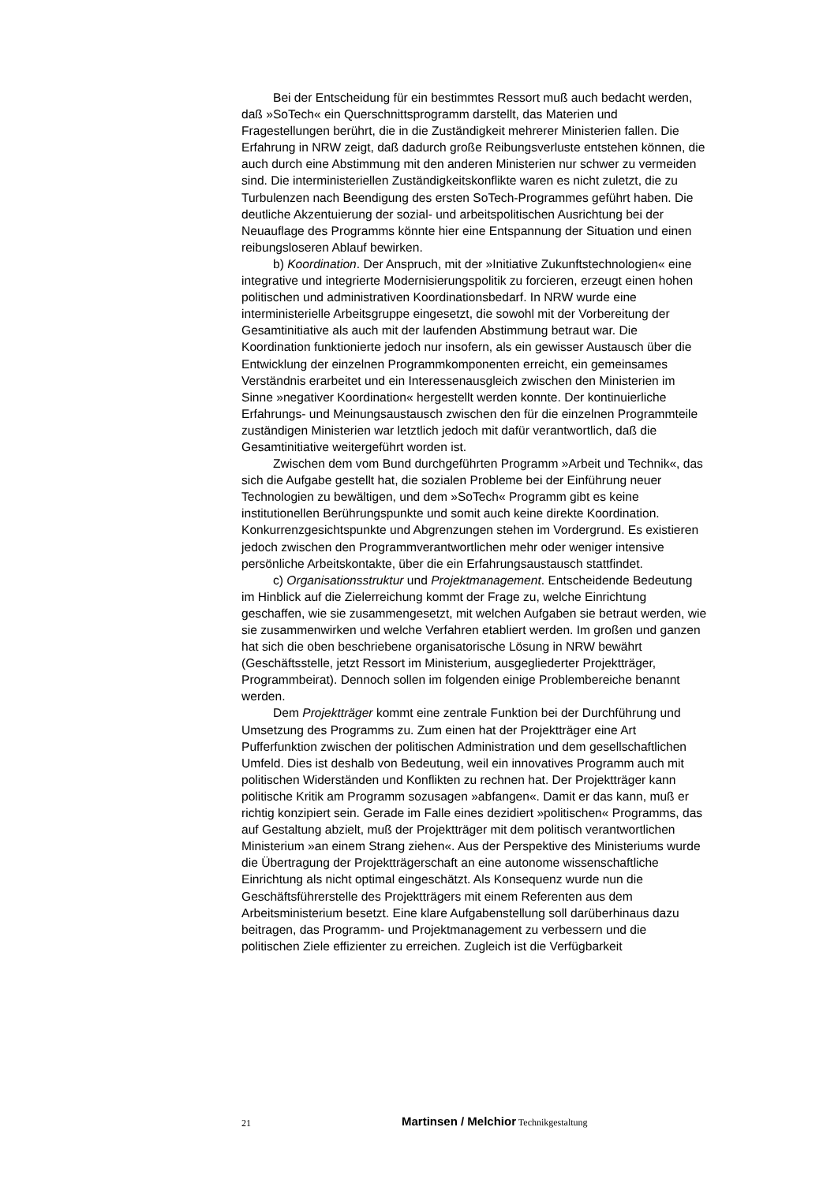Bei der Entscheidung für ein bestimmtes Ressort muß auch bedacht werden, daß »SoTech« ein Querschnittsprogramm darstellt, das Materien und Fragestellungen berührt, die in die Zuständigkeit mehrerer Ministerien fallen. Die Erfahrung in NRW zeigt, daß dadurch große Reibungsverluste entstehen können, die auch durch eine Abstimmung mit den anderen Ministerien nur schwer zu vermeiden sind. Die interministeriellen Zuständigkeitskonflikte waren es nicht zuletzt, die zu Turbulenzen nach Beendigung des ersten SoTech-Programmes geführt haben. Die deutliche Akzentuierung der sozial- und arbeitspolitischen Ausrichtung bei der Neuauflage des Programms könnte hier eine Entspannung der Situation und einen reibungsloseren Ablauf bewirken.
b) Koordination. Der Anspruch, mit der »Initiative Zukunftstechnologien« eine integrative und integrierte Modernisierungspolitik zu forcieren, erzeugt einen hohen politischen und administrativen Koordinationsbedarf. In NRW wurde eine interministerielle Arbeitsgruppe eingesetzt, die sowohl mit der Vorbereitung der Gesamtinitiative als auch mit der laufenden Abstimmung betraut war. Die Koordination funktionierte jedoch nur insofern, als ein gewisser Austausch über die Entwicklung der einzelnen Programmkomponenten erreicht, ein gemeinsames Verständnis erarbeitet und ein Interessenausgleich zwischen den Ministerien im Sinne »negativer Koordination« hergestellt werden konnte. Der kontinuierliche Erfahrungs- und Meinungsaustausch zwischen den für die einzelnen Programmteile zuständigen Ministerien war letztlich jedoch mit dafür verantwortlich, daß die Gesamtinitiative weitergeführt worden ist.
Zwischen dem vom Bund durchgeführten Programm »Arbeit und Technik«, das sich die Aufgabe gestellt hat, die sozialen Probleme bei der Einführung neuer Technologien zu bewältigen, und dem »SoTech« Programm gibt es keine institutionellen Berührungspunkte und somit auch keine direkte Koordination. Konkurrenzgesichtspunkte und Abgrenzungen stehen im Vordergrund. Es existieren jedoch zwischen den Programmverantwortlichen mehr oder weniger intensive persönliche Arbeitskontakte, über die ein Erfahrungsaustausch stattfindet.
c) Organisationsstruktur und Projektmanagement. Entscheidende Bedeutung im Hinblick auf die Zielerreichung kommt der Frage zu, welche Einrichtung geschaffen, wie sie zusammengesetzt, mit welchen Aufgaben sie betraut werden, wie sie zusammenwirken und welche Verfahren etabliert werden. Im großen und ganzen hat sich die oben beschriebene organisatorische Lösung in NRW bewährt (Geschäftsstelle, jetzt Ressort im Ministerium, ausgegliederter Projektträger, Programmbeirat). Dennoch sollen im folgenden einige Problembereiche benannt werden.
Dem Projektträger kommt eine zentrale Funktion bei der Durchführung und Umsetzung des Programms zu. Zum einen hat der Projektträger eine Art Pufferfunktion zwischen der politischen Administration und dem gesellschaftlichen Umfeld. Dies ist deshalb von Bedeutung, weil ein innovatives Programm auch mit politischen Widerständen und Konflikten zu rechnen hat. Der Projektträger kann politische Kritik am Programm sozusagen »abfangen«. Damit er das kann, muß er richtig konzipiert sein. Gerade im Falle eines dezidiert »politischen« Programms, das auf Gestaltung abzielt, muß der Projektträger mit dem politisch verantwortlichen Ministerium »an einem Strang ziehen«. Aus der Perspektive des Ministeriums wurde die Übertragung der Projektträgerschaft an eine autonome wissenschaftliche Einrichtung als nicht optimal eingeschätzt. Als Konsequenz wurde nun die Geschäftsführerstelle des Projektträgers mit einem Referenten aus dem Arbeitsministerium besetzt. Eine klare Aufgabenstellung soll darüberhinaus dazu beitragen, das Programm- und Projektmanagement zu verbessern und die politischen Ziele effizienter zu erreichen. Zugleich ist die Verfügbarkeit
21 Martinsen / Melchior Technikgestaltung